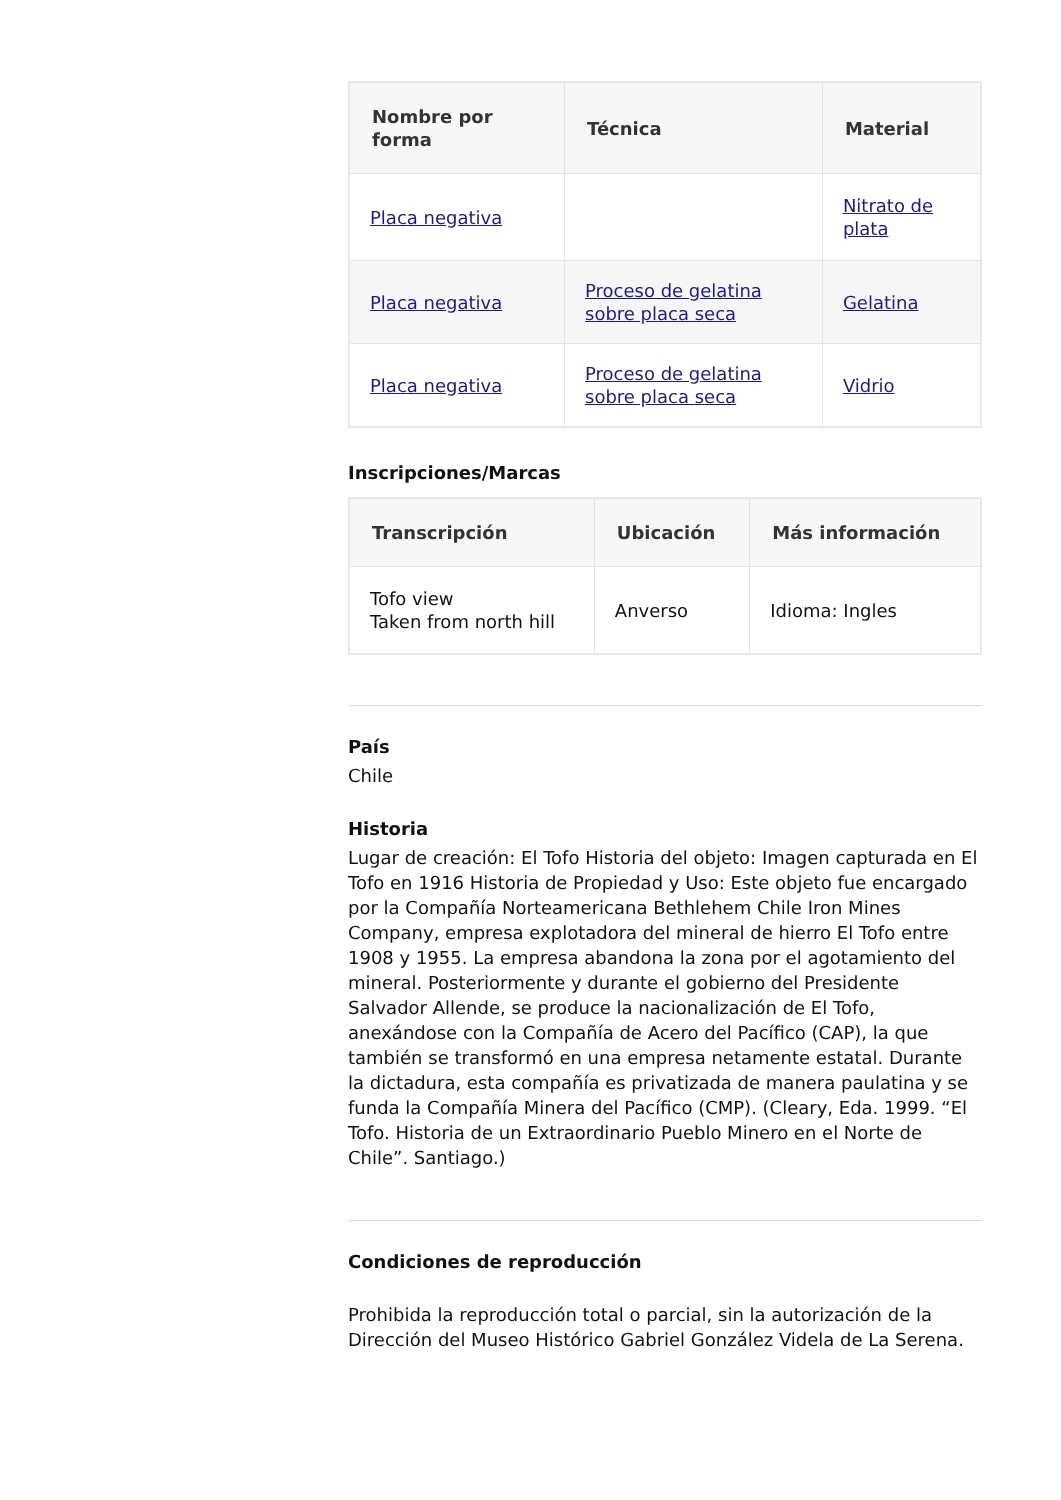| Nombre por forma | Técnica | Material |
| --- | --- | --- |
| Placa negativa | | Nitrato de plata |
| Placa negativa | Proceso de gelatina sobre placa seca | Gelatina |
| Placa negativa | Proceso de gelatina sobre placa seca | Vidrio |
Inscripciones/Marcas
| Transcripción | Ubicación | Más información |
| --- | --- | --- |
| Tofo view Taken from north hill | Anverso | Idioma: Ingles |
País
Chile
Historia
Lugar de creación: El Tofo Historia del objeto: Imagen capturada en El Tofo en 1916 Historia de Propiedad y Uso: Este objeto fue encargado por la Compañía Norteamericana Bethlehem Chile Iron Mines Company, empresa explotadora del mineral de hierro El Tofo entre 1908 y 1955. La empresa abandona la zona por el agotamiento del mineral. Posteriormente y durante el gobierno del Presidente Salvador Allende, se produce la nacionalización de El Tofo, anexándose con la Compañía de Acero del Pacífico (CAP), la que también se transformó en una empresa netamente estatal. Durante la dictadura, esta compañía es privatizada de manera paulatina y se funda la Compañía Minera del Pacífico (CMP). (Cleary, Eda. 1999. “El Tofo. Historia de un Extraordinario Pueblo Minero en el Norte de Chile”. Santiago.)
Condiciones de reproducción
Prohibida la reproducción total o parcial, sin la autorización de la Dirección del Museo Histórico Gabriel González Videla de La Serena.